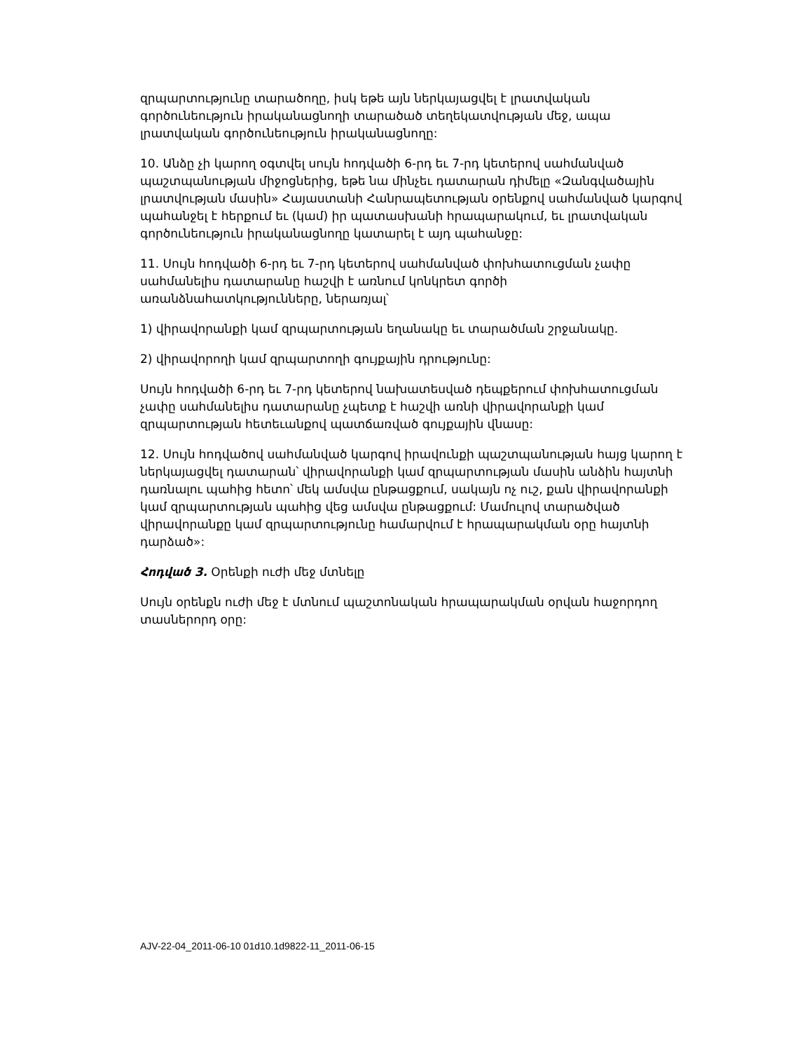զրպարտությունը տարածողը, իսկ եթե այն ներկայացվել է լրատվական գործունեություն իրականացնողի տարածած տեղեկատվության մեջ, ապա լրատվական գործունեություն իրականացնողը:
10. Անձը չի կարող օգտվել սույն հոդվածի 6-րդ եւ 7-րդ կետերով սահմանված պաշտպանության միջոցներից, եթե նա մինչեւ դատարան դիմելը «Զանգվածային լրատվության մասին» Հայաստանի Հանրապետության օրենքով սահմանված կարգով պահանջել է հերքում եւ (կամ) իր պատասխանի հրապարակում, եւ լրատվական գործունեություն իրականացնողը կատարել է այդ պահանջը:
11. Սույն հոդվածի 6-րդ եւ 7-րդ կետերով սահմանված փոխհատուցման չափը սահմանելիս դատարանը հաշվի է առնում կոնկրետ գործի առանձնահատկությունները, ներառյալ՝
1) վիրավորանքի կամ զրպարտության եղանակը եւ տարածման շրջանակը.
2) վիրավորողի կամ զրպարտողի գույքային դրությունը:
Սույն հոդվածի 6-րդ եւ 7-րդ կետերով նախատեսված դեպքերում փոխհատուցման չափը սահմանելիս դատարանը չպետք է հաշվի առնի վիրավորանքի կամ զրպարտության հետեւանքով պատճառված գույքային վնասը:
12. Սույն հոդվածով սահմանված կարգով իրավունքի պաշտպանության հայց կարող է ներկայացվել դատարան՝ վիրավորանքի կամ զրպարտության մասին անձին հայտնի դառնալու պահից հետո՝ մեկ ամսվա ընթացքում, սակայն ոչ ուշ, քան վիրավորանքի կամ զրպարտության պահից վեց ամսվա ընթացքում: Մամուլով տարածված վիրավորանքը կամ զրպարտությունը համարվում է հրապարակման օրը հայտնի դարձած»:
Հոդված 3. Օրենքի ուժի մեջ մտնելը
Սույն օրենքն ուժի մեջ է մտնում պաշտոնական հրապարակման օրվան հաջորդող տասներորդ օրը:
AJV-22-04_2011-06-10 01d10.1d9822-11_2011-06-15